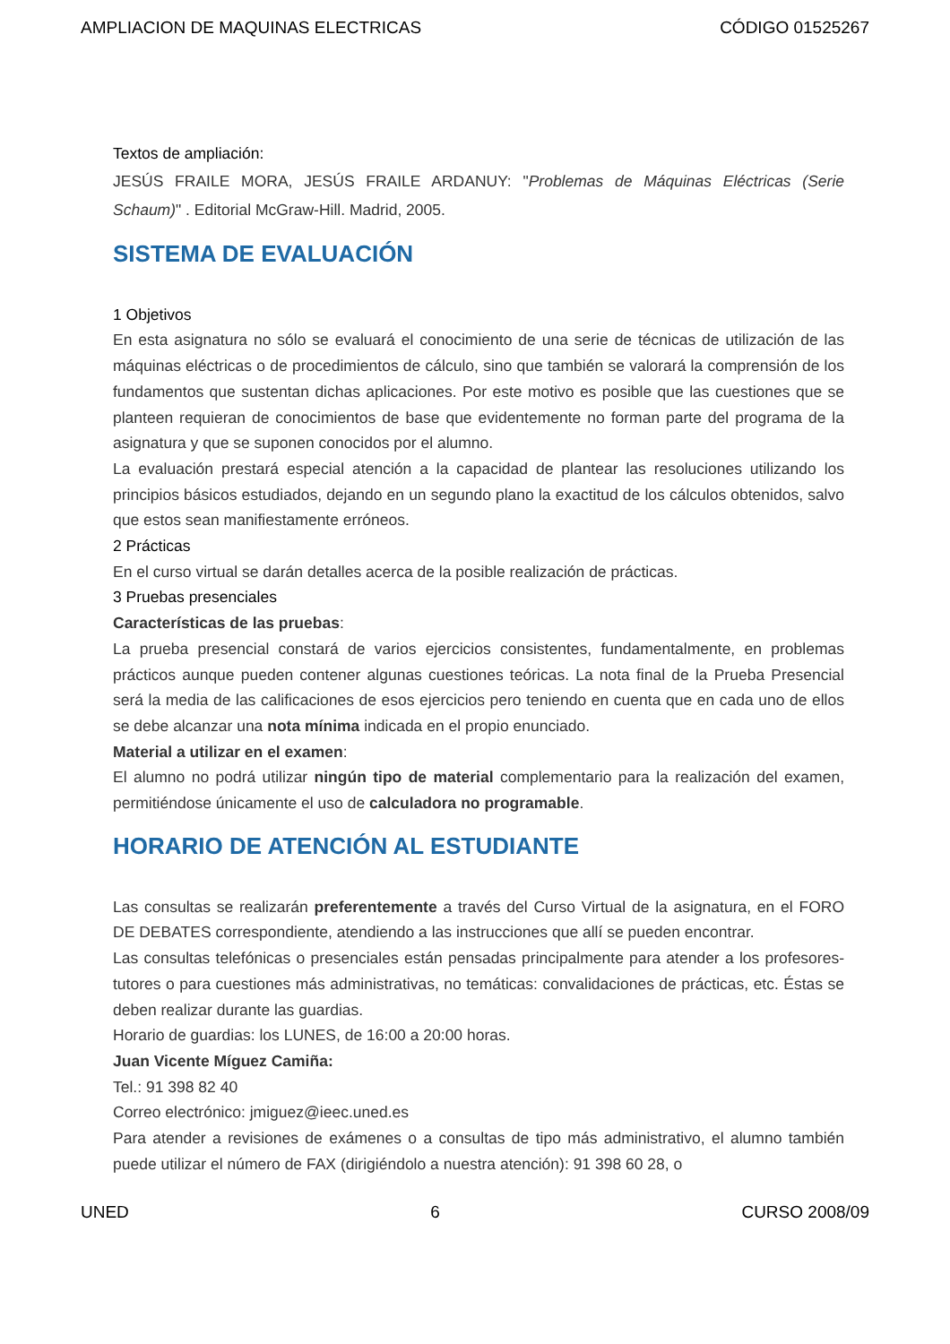AMPLIACION DE MAQUINAS ELECTRICAS CÓDIGO 01525267
Textos de ampliación:
JESÚS FRAILE MORA, JESÚS FRAILE ARDANUY: "Problemas de Máquinas Eléctricas (Serie Schaum)" . Editorial McGraw-Hill. Madrid, 2005.
SISTEMA DE EVALUACIÓN
1 Objetivos
En esta asignatura no sólo se evaluará el conocimiento de una serie de técnicas de utilización de las máquinas eléctricas o de procedimientos de cálculo, sino que también se valorará la comprensión de los fundamentos que sustentan dichas aplicaciones. Por este motivo es posible que las cuestiones que se planteen requieran de conocimientos de base que evidentemente no forman parte del programa de la asignatura y que se suponen conocidos por el alumno.
La evaluación prestará especial atención a la capacidad de plantear las resoluciones utilizando los principios básicos estudiados, dejando en un segundo plano la exactitud de los cálculos obtenidos, salvo que estos sean manifiestamente erróneos.
2 Prácticas
En el curso virtual se darán detalles acerca de la posible realización de prácticas.
3 Pruebas presenciales
Características de las pruebas:
La prueba presencial constará de varios ejercicios consistentes, fundamentalmente, en problemas prácticos aunque pueden contener algunas cuestiones teóricas. La nota final de la Prueba Presencial será la media de las calificaciones de esos ejercicios pero teniendo en cuenta que en cada uno de ellos se debe alcanzar una nota mínima indicada en el propio enunciado.
Material a utilizar en el examen:
El alumno no podrá utilizar ningún tipo de material complementario para la realización del examen, permitiéndose únicamente el uso de calculadora no programable.
HORARIO DE ATENCIÓN AL ESTUDIANTE
Las consultas se realizarán preferentemente a través del Curso Virtual de la asignatura, en el FORO DE DEBATES correspondiente, atendiendo a las instrucciones que allí se pueden encontrar.
Las consultas telefónicas o presenciales están pensadas principalmente para atender a los profesores-tutores o para cuestiones más administrativas, no temáticas: convalidaciones de prácticas, etc. Éstas se deben realizar durante las guardias.
Horario de guardias: los LUNES, de 16:00 a 20:00 horas.
Juan Vicente Míguez Camiña:
Tel.: 91 398 82 40
Correo electrónico: jmiguez@ieec.uned.es
Para atender a revisiones de exámenes o a consultas de tipo más administrativo, el alumno también puede utilizar el número de FAX (dirigiéndolo a nuestra atención): 91 398 60 28, o
UNED 6 CURSO 2008/09